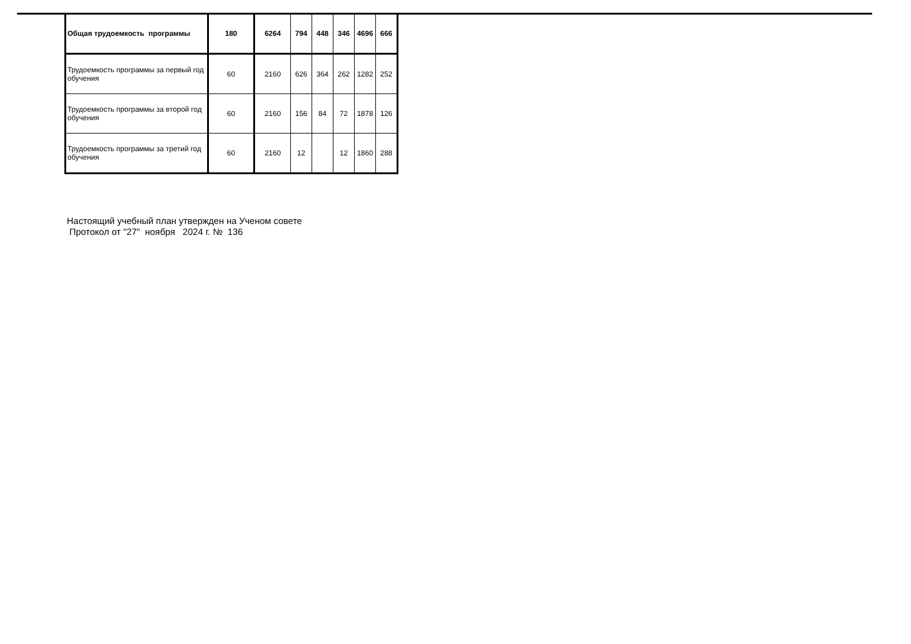| Общая трудоемкость программы | 180 | 6264 | 794 | 448 | 346 | 4696 | 666 |
| Трудоемкость программы за первый год обучения | 60 | 2160 | 626 | 364 | 262 | 1282 | 252 |
| Трудоемкость программы за второй год обучения | 60 | 2160 | 156 | 84 | 72 | 1878 | 126 |
| Трудоемкость программы за третий год обучения | 60 | 2160 | 12 | | 12 | 1860 | 288 |
Настоящий учебный план утвержден на Ученом совете
Протокол от "27" ноября 2024 г. № 136